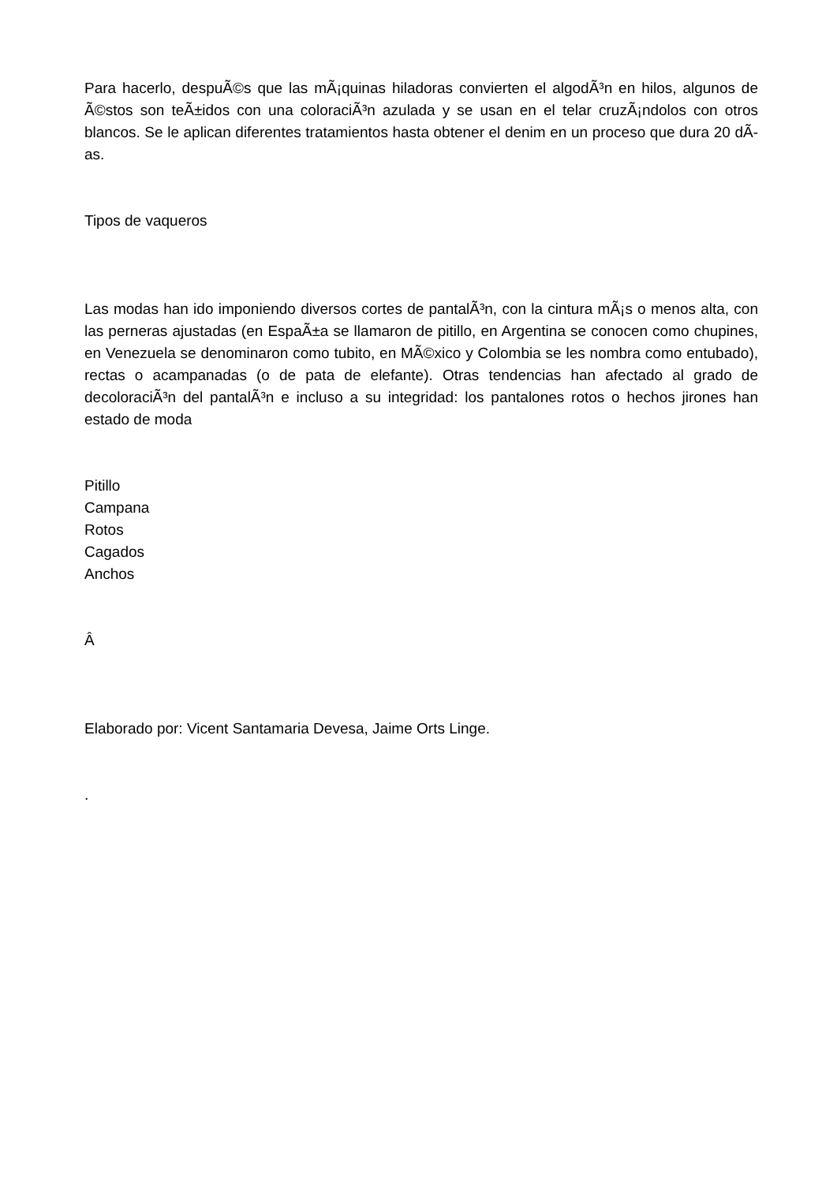Para hacerlo, despuÃ©s que las mÃ¡quinas hiladoras convierten el algodÃ³n en hilos, algunos de Ã©stos son teÃ±idos con una coloraciÃ³n azulada y se usan en el telar cruzÃ¡ndolos con otros blancos. Se le aplican diferentes tratamientos hasta obtener el denim en un proceso que dura 20 dÃ­as.
Tipos de vaqueros
Las modas han ido imponiendo diversos cortes de pantalÃ³n, con la cintura mÃ¡s o menos alta, con las perneras ajustadas (en EspaÃ±a se llamaron de pitillo, en Argentina se conocen como chupines, en Venezuela se denominaron como tubito, en MÃ©xico y Colombia se les nombra como entubado), rectas o acampanadas (o de pata de elefante). Otras tendencias han afectado al grado de decoloraciÃ³n del pantalÃ³n e incluso a su integridad: los pantalones rotos o hechos jirones han estado de moda
Pitillo
Campana
Rotos
Cagados
Anchos
Â
Elaborado por: Vicent Santamaria Devesa, Jaime Orts Linge.
.